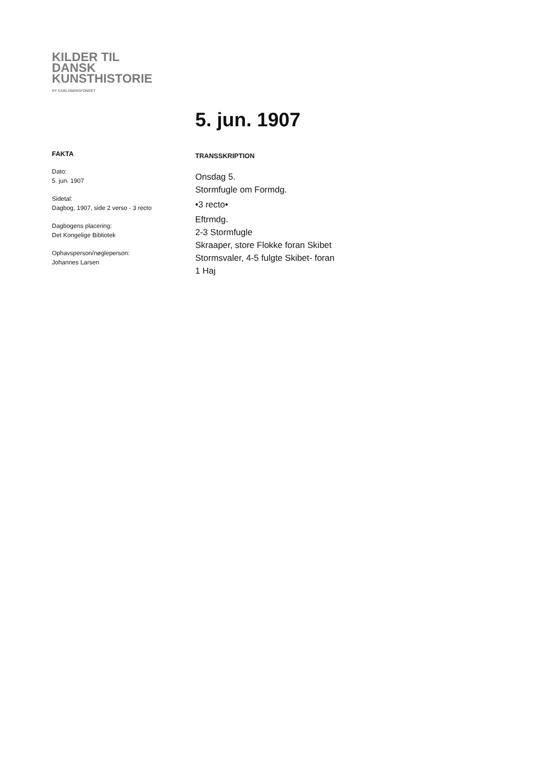KILDER TIL
DANSK
KUNSTHISTORIE
NY CARLSBERGFONDET
5. jun. 1907
FAKTA
Dato:
5. jun. 1907
Sidetal:
Dagbog, 1907, side 2 verso - 3 recto
Dagbogens placering:
Det Kongelige Bibliotek
Ophavsperson/nøgleperson:
Johannes Larsen
TRANSSKRIPTION
Onsdag 5.
Stormfugle om Formdg.
•3 recto•
Eftrmdg.
2-3 Stormfugle
Skraaper, store Flokke foran Skibet
Stormsvaler, 4-5 fulgte Skibet- foran
1 Haj